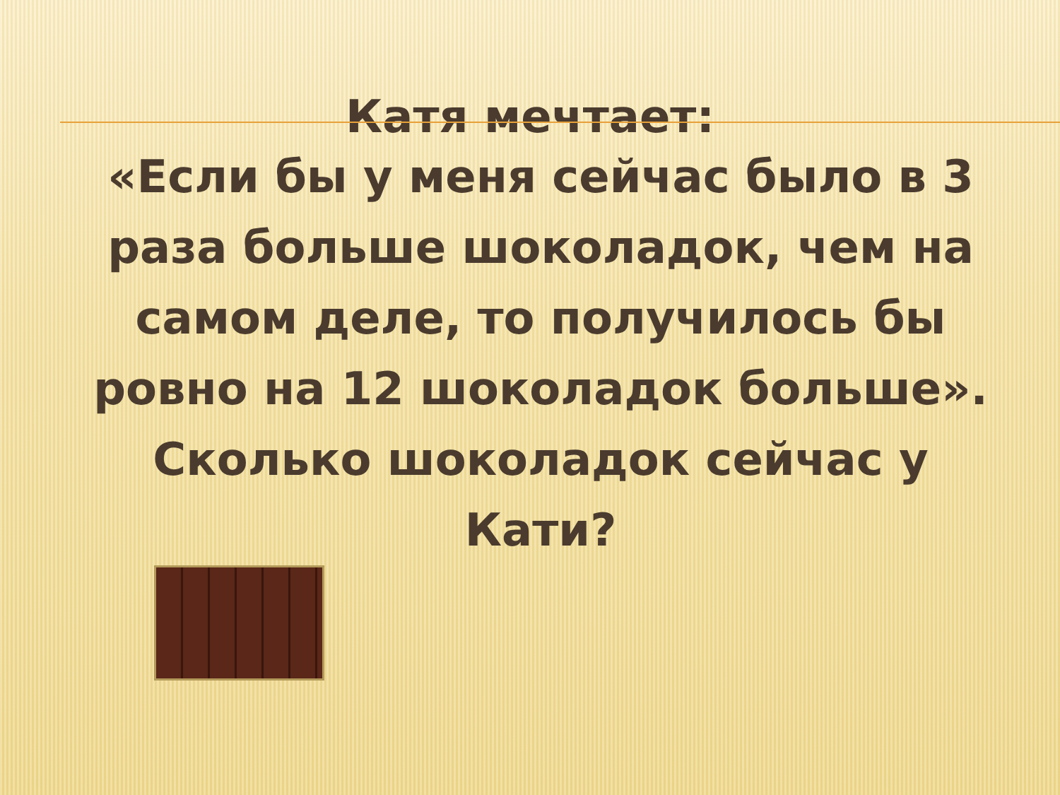Катя мечтает:
«Если бы у меня сейчас было в 3 раза больше шоколадок, чем на самом деле, то получилось бы ровно на 12 шоколадок больше».
Сколько шоколадок сейчас у Кати?